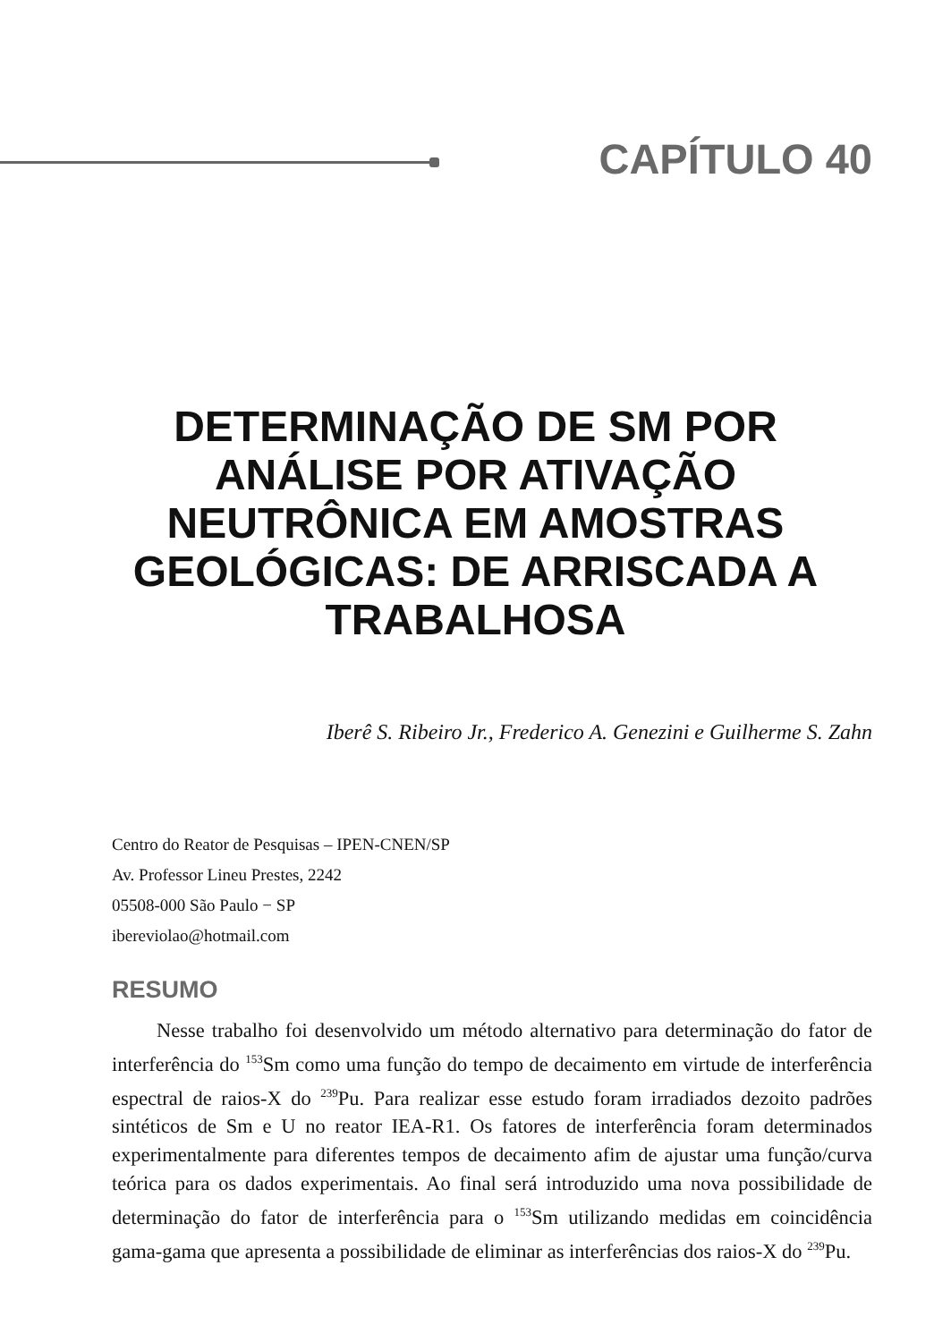CAPÍTULO 40
DETERMINAÇÃO DE SM POR ANÁLISE POR ATIVAÇÃO NEUTRÔNICA EM AMOSTRAS GEOLÓGICAS: DE ARRISCADA A TRABALHOSA
Iberê S. Ribeiro Jr., Frederico A. Genezini e Guilherme S. Zahn
Centro do Reator de Pesquisas – IPEN-CNEN/SP
Av. Professor Lineu Prestes, 2242
05508-000 São Paulo − SP
ibereviolao@hotmail.com
RESUMO
Nesse trabalho foi desenvolvido um método alternativo para determinação do fator de interferência do <sup>153</sup>Sm como uma função do tempo de decaimento em virtude de interferência espectral de raios-X do <sup>239</sup>Pu. Para realizar esse estudo foram irradiados dezoito padrões sintéticos de Sm e U no reator IEA-R1. Os fatores de interferência foram determinados experimentalmente para diferentes tempos de decaimento afim de ajustar uma função/curva teórica para os dados experimentais. Ao final será introduzido uma nova possibilidade de determinação do fator de interferência para o <sup>153</sup>Sm utilizando medidas em coincidência gama-gama que apresenta a possibilidade de eliminar as interferências dos raios-X do <sup>239</sup>Pu.